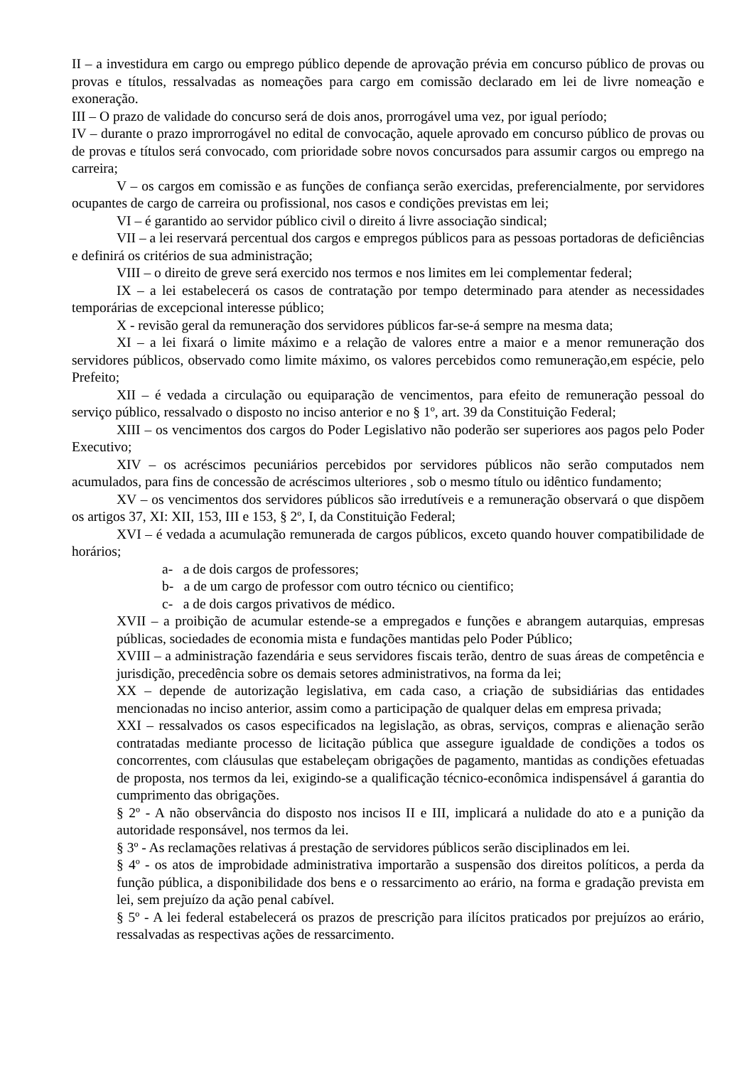II – a investidura em cargo ou emprego público depende de aprovação prévia em concurso público de provas ou provas e títulos, ressalvadas as nomeações para cargo em comissão declarado em lei de livre nomeação e exoneração.
III – O prazo de validade do concurso será de dois anos, prorrogável uma vez, por igual período;
IV – durante o prazo improrrogável no edital de convocação, aquele aprovado em concurso público de provas ou de provas e títulos será convocado, com prioridade sobre novos concursados para assumir cargos ou emprego na carreira;
V – os cargos em comissão e as funções de confiança serão exercidas, preferencialmente, por servidores ocupantes de cargo de carreira ou profissional, nos casos e condições previstas em lei;
VI – é garantido ao servidor público civil o direito á livre associação sindical;
VII – a lei reservará percentual dos cargos e empregos públicos para as pessoas portadoras de deficiências e definirá os critérios de sua administração;
VIII – o direito de greve será exercido nos termos e nos limites em lei complementar federal;
IX – a lei estabelecerá os casos de contratação por tempo determinado para atender as necessidades temporárias de excepcional interesse público;
X - revisão geral da remuneração dos servidores públicos far-se-á sempre na mesma data;
XI – a lei fixará o limite máximo e a relação de valores entre a maior e a menor remuneração dos servidores públicos, observado como limite máximo, os valores percebidos como remuneração,em espécie, pelo Prefeito;
XII – é vedada a circulação ou equiparação de vencimentos, para efeito de remuneração pessoal do serviço público, ressalvado o disposto no inciso anterior e no § 1º, art. 39 da Constituição Federal;
XIII – os vencimentos dos cargos do Poder Legislativo não poderão ser superiores aos pagos pelo Poder Executivo;
XIV – os acréscimos pecuniários percebidos por servidores públicos não serão computados nem acumulados, para fins de concessão de acréscimos ulteriores , sob o mesmo título ou idêntico fundamento;
XV – os vencimentos dos servidores públicos são irredutíveis e a remuneração observará o que dispõem os artigos 37, XI: XII, 153, III e 153, § 2º, I, da Constituição Federal;
XVI – é vedada a acumulação remunerada de cargos públicos, exceto quando houver compatibilidade de horários;
a- a de dois cargos de professores;
b- a de um cargo de professor com outro técnico ou cientifico;
c- a de dois cargos privativos de médico.
XVII – a proibição de acumular estende-se a empregados e funções e abrangem autarquias, empresas públicas, sociedades de economia mista e fundações mantidas pelo Poder Público;
XVIII – a administração fazendária e seus servidores fiscais terão, dentro de suas áreas de competência e jurisdição, precedência sobre os demais setores administrativos, na forma da lei;
XX – depende de autorização legislativa, em cada caso, a criação de subsidiárias das entidades mencionadas no inciso anterior, assim como a participação de qualquer delas em empresa privada;
XXI – ressalvados os casos especificados na legislação, as obras, serviços, compras e alienação serão contratadas mediante processo de licitação pública que assegure igualdade de condições a todos os concorrentes, com cláusulas que estabeleçam obrigações de pagamento, mantidas as condições efetuadas de proposta, nos termos da lei, exigindo-se a qualificação técnico-econômica indispensável á garantia do cumprimento das obrigações.
§ 2º - A não observância do disposto nos incisos II e III, implicará a nulidade do ato e a punição da autoridade responsável, nos termos da lei.
§ 3º - As reclamações relativas á prestação de servidores públicos serão disciplinados em lei.
§ 4º - os atos de improbidade administrativa importarão a suspensão dos direitos políticos, a perda da função pública, a disponibilidade dos bens e o ressarcimento ao erário, na forma e gradação prevista em lei, sem prejuízo da ação penal cabível.
§ 5º - A lei federal estabelecerá os prazos de prescrição para ilícitos praticados por prejuízos ao erário, ressalvadas as respectivas ações de ressarcimento.